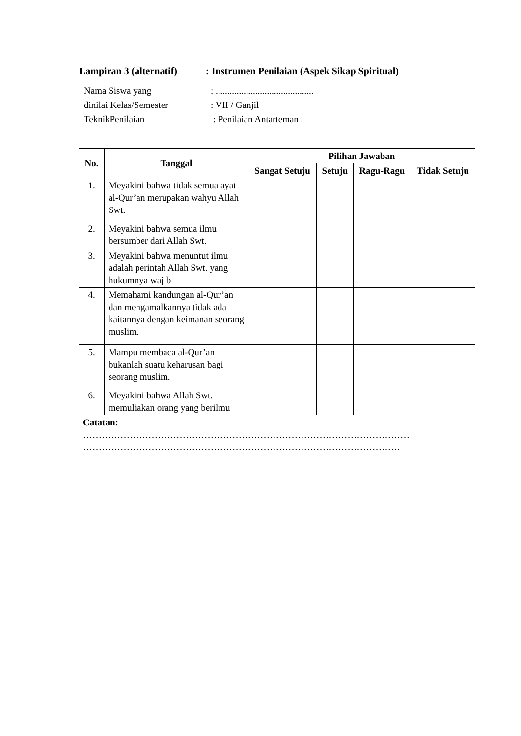Lampiran 3 (alternatif): Instrumen Penilaian (Aspek Sikap Spiritual)
Nama Siswa yang: ..........................................
dinilai Kelas/Semester: VII / Ganjil
TeknikPenilaian : Penilaian Antarteman .
| No. | Tanggal | Pilihan Jawaban | | | |
| --- | --- | --- | --- | --- | --- |
| | | Sangat Setuju | Setuju | Ragu-Ragu | Tidak Setuju |
| 1. | Meyakini bahwa tidak semua ayat al-Qur’an merupakan wahyu Allah Swt. | | | | |
| 2. | Meyakini bahwa semua ilmu bersumber dari Allah Swt. | | | | |
| 3. | Meyakini bahwa menuntut ilmu adalah perintah Allah Swt. yang hukumnya wajib | | | | |
| 4. | Memahami kandungan al-Qur’an dan mengamalkannya tidak ada kaitannya dengan keimanan seorang muslim. | | | | |
| 5. | Mampu membaca al-Qur’an bukanlah suatu keharusan bagi seorang muslim. | | | | |
| 6. | Meyakini bahwa Allah Swt. memuliakan orang yang berilmu | | | | |
| Catatan: …………………………………………………………………………………………… ………………………………………………………………………………………… | | | | | |